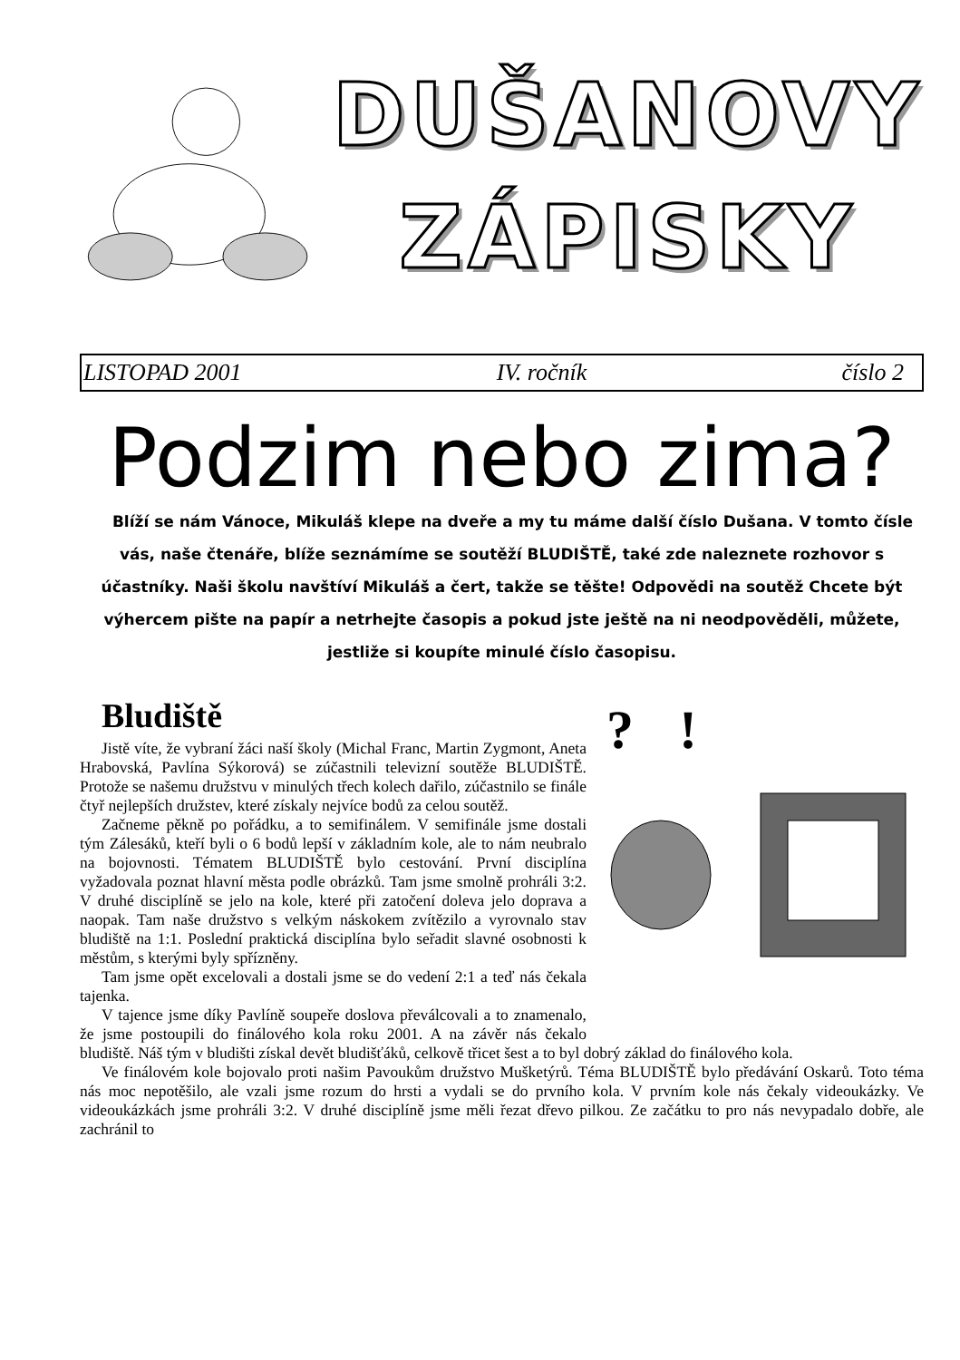DUŠANOVY
ZÁPISKY
LISTOPAD 2001 IV. ročník číslo 2
Podzim nebo zima?
Blíží se nám Vánoce, Mikuláš klepe na dveře a my tu máme další číslo Dušana. V tomto čísle vás, naše čtenáře, blíže seznámíme se soutěží BLUDIŠTĚ, také zde naleznete rozhovor s účastníky. Naši školu navštíví Mikuláš a čert, takže se těšte! Odpovědi na soutěž Chcete být výhercem pište na papír a netrhejte časopis a pokud jste ještě na ni neodpověděli, můžete, jestliže si koupíte minulé číslo časopisu.
Bludiště
?
!
Jistě víte, že vybraní žáci naší školy (Michal Franc, Martin Zygmont, Aneta Hrabovská, Pavlína Sýkorová) se zúčastnili televizní soutěže BLUDIŠTĚ. Protože se našemu družstvu v minulých třech kolech dařilo, zúčastnilo se finále čtyř nejlepších družstev, které získaly nejvíce bodů za celou soutěž.
Začneme pěkně po pořádku, a to semifinálem. V semifinále jsme dostali tým Zálesáků, kteří byli o 6 bodů lepší v základním kole, ale to nám neubralo na bojovnosti. Tématem BLUDIŠTĚ bylo cestování. První disciplína vyžadovala poznat hlavní města podle obrázků. Tam jsme smolně prohráli 3:2. V druhé disciplíně se jelo na kole, které při zatočení doleva jelo doprava a naopak. Tam naše družstvo s velkým náskokem zvítězilo a vyrovnalo stav bludiště na 1:1. Poslední praktická disciplína bylo seřadit slavné osobnosti k městům, s kterými byly spřízněny.
Tam jsme opět excelovali a dostali jsme se do vedení 2:1 a teď nás čekala tajenka.
V tajence jsme díky Pavlíně soupeře doslova převálcovali a to znamenalo, že jsme postoupili do finálového kola roku 2001. A na závěr nás čekalo bludiště. Náš tým v bludišti získal devět bludišťáků, celkově třicet šest a to byl dobrý základ do finálového kola.
Ve finálovém kole bojovalo proti našim Pavoukům družstvo Mušketýrů. Téma BLUDIŠTĚ bylo předávání Oskarů. Toto téma nás moc nepotěšilo, ale vzali jsme rozum do hrsti a vydali se do prvního kola. V prvním kole nás čekaly videoukázky. Ve videoukázkách jsme prohráli 3:2. V druhé disciplíně jsme měli řezat dřevo pilkou. Ze začátku to pro nás nevypadalo dobře, ale zachránil to